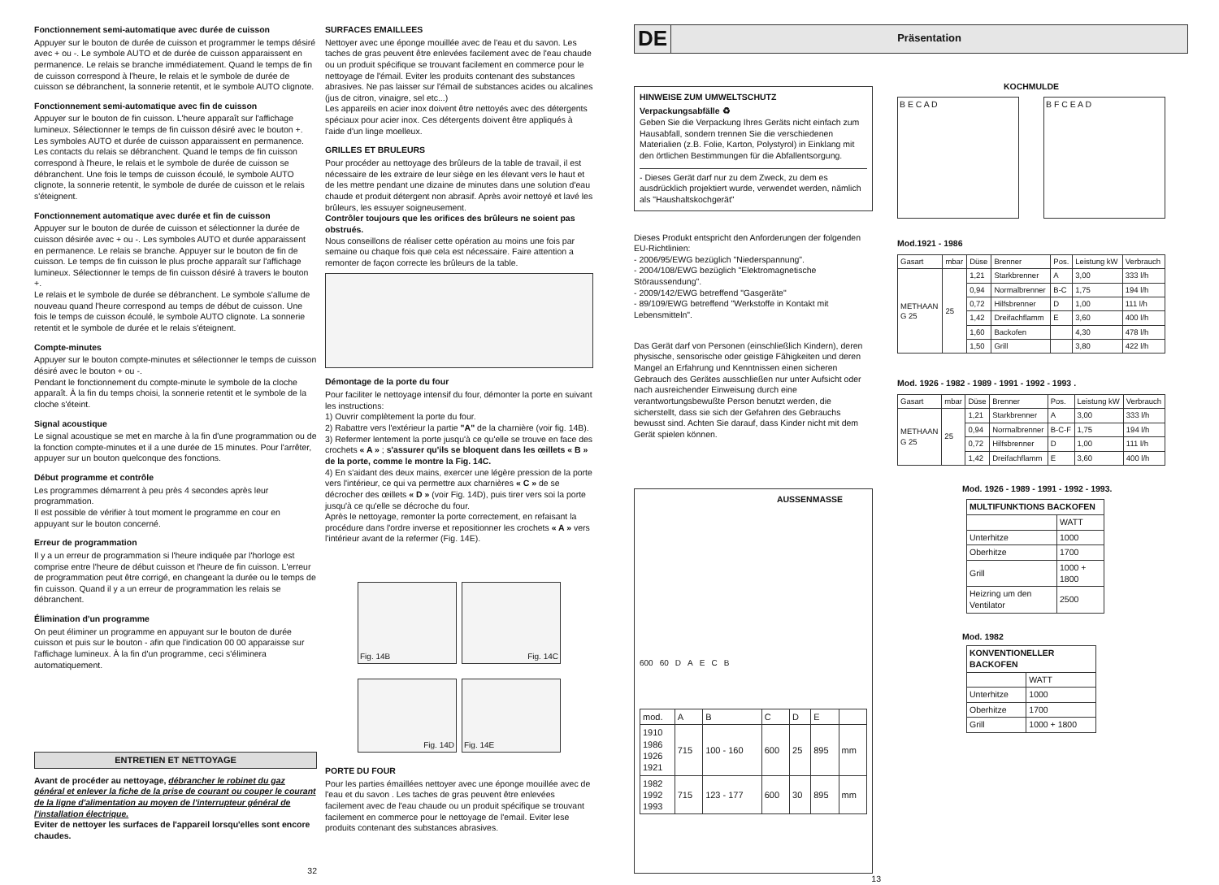Fonctionnement semi-automatique avec durée de cuisson
Appuyer sur le bouton de durée de cuisson et programmer le temps désiré avec + ou -. Le symbole AUTO et de durée de cuisson apparaissent en permanence. Le relais se branche immédiatement. Quand le temps de fin de cuisson correspond à l'heure, le relais et le symbole de durée de cuisson se débranchent, la sonnerie retentit, et le symbole AUTO clignote.
Fonctionnement semi-automatique avec fin de cuisson
Appuyer sur le bouton de fin cuisson. L'heure apparaît sur l'affichage lumineux. Sélectionner le temps de fin cuisson désiré avec le bouton +. Les symboles AUTO et durée de cuisson apparaissent en permanence. Les contacts du relais se débranchent. Quand le temps de fin cuisson correspond à l'heure, le relais et le symbole de durée de cuisson se débranchent. Une fois le temps de cuisson écoulé, le symbole AUTO clignote, la sonnerie retentit, le symbole de durée de cuisson et le relais s'éteignent.
Fonctionnement automatique avec durée et fin de cuisson
Appuyer sur le bouton de durée de cuisson et sélectionner la durée de cuisson désirée avec + ou -. Les symboles AUTO et durée apparaissent en permanence. Le relais se branche. Appuyer sur le bouton de fin de cuisson. Le temps de fin cuisson le plus proche apparaît sur l'affichage lumineux. Sélectionner le temps de fin cuisson désiré à travers le bouton +.
Le relais et le symbole de durée se débranchent. Le symbole s'allume de nouveau quand l'heure correspond au temps de début de cuisson. Une fois le temps de cuisson écoulé, le symbole AUTO clignote. La sonnerie retentit et le symbole de durée et le relais s'éteignent.
Compte-minutes
Appuyer sur le bouton compte-minutes et sélectionner le temps de cuisson désiré avec le bouton + ou -.
Pendant le fonctionnement du compte-minute le symbole de la cloche apparaît. À la fin du temps choisi, la sonnerie retentit et le symbole de la cloche s'éteint.
Signal acoustique
Le signal acoustique se met en marche à la fin d'une programmation ou de la fonction compte-minutes et il a une durée de 15 minutes. Pour l'arrêter, appuyer sur un bouton quelconque des fonctions.
Début programme et contrôle
Les programmes démarrent à peu près 4 secondes après leur programmation.
Il est possible de vérifier à tout moment le programme en cour en appuyant sur le bouton concerné.
Erreur de programmation
Il y a un erreur de programmation si l'heure indiquée par l'horloge est comprise entre l'heure de début cuisson et l'heure de fin cuisson. L'erreur de programmation peut être corrigé, en changeant la durée ou le temps de fin cuisson. Quand il y a un erreur de programmation les relais se débranchent.
Élimination d'un programme
On peut éliminer un programme en appuyant sur le bouton de durée cuisson et puis sur le bouton - afin que l'indication 00 00 apparaisse sur l'affichage lumineux. À la fin d'un programme, ceci s'éliminera automatiquement.
ENTRETIEN ET NETTOYAGE
Avant de procéder au nettoyage, débrancher le robinet du gaz général et enlever la fiche de la prise de courant ou couper le courant de la ligne d'alimentation au moyen de l'interrupteur général de l'installation électrique.
Eviter de nettoyer les surfaces de l'appareil lorsqu'elles sont encore chaudes.
32
SURFACES EMAILLEES
Nettoyer avec une éponge mouillée avec de l'eau et du savon. Les taches de gras peuvent être enlevées facilement avec de l'eau chaude ou un produit spécifique se trouvant facilement en commerce pour le nettoyage de l'émail. Eviter les produits contenant des substances abrasives. Ne pas laisser sur l'émail de substances acides ou alcalines (jus de citron, vinaigre, sel etc...)
Les appareils en acier inox doivent être nettoyés avec des détergents spéciaux pour acier inox. Ces détergents doivent être appliqués à l'aide d'un linge moelleux.
GRILLES ET BRULEURS
Pour procéder au nettoyage des brûleurs de la table de travail, il est nécessaire de les extraire de leur siège en les élevant vers le haut et de les mettre pendant une dizaine de minutes dans une solution d'eau chaude et produit détergent non abrasif. Après avoir nettoyé et lavé les brûleurs, les essuyer soigneusement.
Contrôler toujours que les orifices des brûleurs ne soient pas obstrués.
Nous conseillons de réaliser cette opération au moins une fois par semaine ou chaque fois que cela est nécessaire. Faire attention a remonter de façon correcte les brûleurs de la table.
Démontage de la porte du four
Pour faciliter le nettoyage intensif du four, démonter la porte en suivant les instructions:
1) Ouvrir complètement la porte du four.
2) Rabattre vers l'extérieur la partie "A" de la charnière (voir fig. 14B).
3) Refermer lentement la porte jusqu'à ce qu'elle se trouve en face des crochets « A » ; s'assurer qu'ils se bloquent dans les œillets « B » de la porte, comme le montre la Fig. 14C.
4) En s'aidant des deux mains, exercer une légère pression de la porte vers l'intérieur, ce qui va permettre aux charnières « C » de se décrocher des œillets « D » (voir Fig. 14D), puis tirer vers soi la porte jusqu'à ce qu'elle se décroche du four.
Après le nettoyage, remonter la porte correctement, en refaisant la procédure dans l'ordre inverse et repositionner les crochets « A » vers l'intérieur avant de la refermer (Fig. 14E).
Fig. 14B
Fig. 14C
Fig. 14D
Fig. 14E
PORTE DU FOUR
Pour les parties émaillées nettoyer avec une éponge mouillée avec de l'eau et du savon . Les taches de gras peuvent être enlevées facilement avec de l'eau chaude ou un produit spécifique se trouvant facilement en commerce pour le nettoyage de l'email. Eviter lese produits contenant des substances abrasives.
DE Präsentation
HINWEISE ZUM UMWELTSCHUTZ
Verpackungsabfälle ♻
Geben Sie die Verpackung Ihres Geräts nicht einfach zum Hausabfall, sondern trennen Sie die verschiedenen Materialien (z.B. Folie, Karton, Polystyrol) in Einklang mit den örtlichen Bestimmungen für die Abfallentsorgung.
- Dieses Gerät darf nur zu dem Zweck, zu dem es ausdrücklich projektiert wurde, verwendet werden, nämlich als "Haushaltskochgerät"
Dieses Produkt entspricht den Anforderungen der folgenden EU-Richtlinien:
- 2006/95/EWG bezüglich "Niederspannung".
- 2004/108/EWG bezüglich "Elektromagnetische Störaussendung".
- 2009/142/EWG betreffend "Gasgeräte"
- 89/109/EWG betreffend "Werkstoffe in Kontakt mit Lebensmitteln".
Das Gerät darf von Personen (einschließlich Kindern), deren physische, sensorische oder geistige Fähigkeiten und deren Mangel an Erfahrung und Kenntnissen einen sicheren Gebrauch des Gerätes ausschließen nur unter Aufsicht oder nach ausreichender Einweisung durch eine verantwortungsbewußte Person benutzt werden, die sicherstellt, dass sie sich der Gefahren des Gebrauchs bewusst sind. Achten Sie darauf, dass Kinder nicht mit dem Gerät spielen können.
AUSSENMASSE
600 60 D A E C B
| mod. | A | B | C | D | E | |
| 1910 1986 1926 1921 | 715 | 100 - 160 | 600 | 25 | 895 | mm |
| 1982 1992 1993 | 715 | 123 - 177 | 600 | 30 | 895 | mm |
13
KOCHMULDE
B E C A D B F C E A D
Mod.1921 - 1986
| Gasart | mbar | Düse | Brenner | Pos. | Leistung kW | Verbrauch |
| --- | --- | --- | --- | --- | --- | --- |
| METHAAN G 25 | 25 | 1,21 | Starkbrenner | A | 3,00 | 333 l/h |
| | | 0,94 | Normalbrenner | B-C | 1,75 | 194 l/h |
| | | 0,72 | Hilfsbrenner | D | 1,00 | 111 l/h |
| | | 1,42 | Dreifachflamm | E | 3,60 | 400 l/h |
| | | 1,60 | Backofen | | 4,30 | 478 l/h |
| | | 1,50 | Grill | | 3,80 | 422 l/h |
Mod. 1926 - 1982 - 1989 - 1991 - 1992 - 1993 .
| Gasart | mbar | Düse | Brenner | Pos. | Leistung kW | Verbrauch |
| --- | --- | --- | --- | --- | --- | --- |
| METHAAN G 25 | 25 | 1,21 | Starkbrenner | A | 3,00 | 333 l/h |
| | | 0,94 | Normalbrenner | B-C-F | 1,75 | 194 l/h |
| | | 0,72 | Hilfsbrenner | D | 1,00 | 111 l/h |
| | | 1,42 | Dreifachflamm | E | 3,60 | 400 l/h |
Mod. 1926 - 1989 - 1991 - 1992 - 1993.
| MULTIFUNKTIONS BACKOFEN | |
| --- | --- |
| | WATT |
| Unterhitze | 1000 |
| Oberhitze | 1700 |
| Grill | 1000 + 1800 |
| Heizring um den Ventilator | 2500 |
Mod. 1982
| KONVENTIONELLER BACKOFEN | |
| --- | --- |
| | WATT |
| Unterhitze | 1000 |
| Oberhitze | 1700 |
| Grill | 1000 + 1800 |